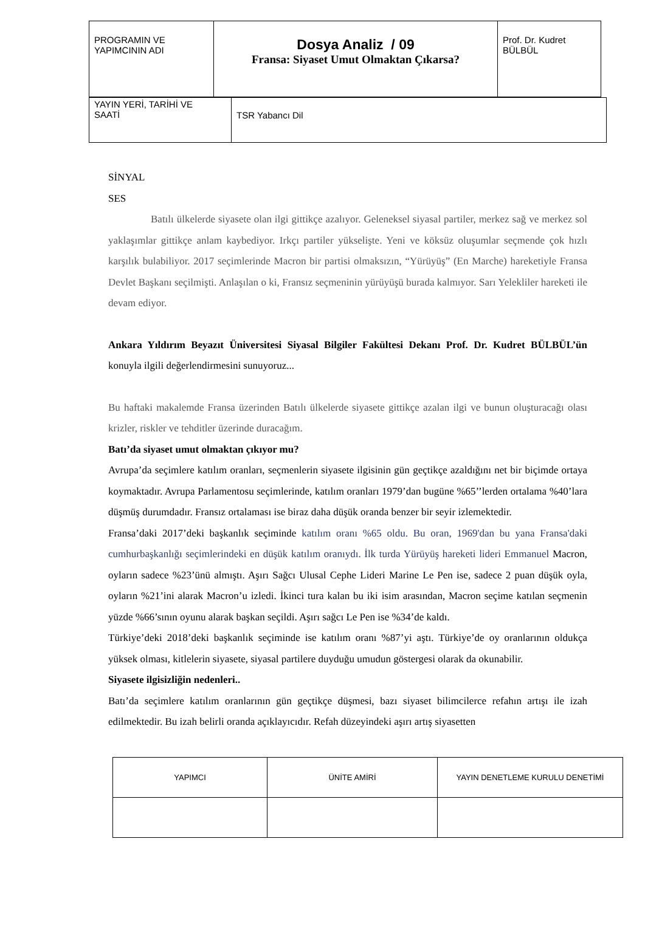| PROGRAMIN VE YAPIMCININ ADI | Dosya Analiz / 09 Fransa: Siyaset Umut Olmaktan Çıkarsa? | Prof. Dr. Kudret BÜLBÜL |
| YAYIN YERİ, TARİHİ VE SAATİ | TSR Yabancı Dil |
SİNYAL
SES
Batılı ülkelerde siyasete olan ilgi gittikçe azalıyor. Geleneksel siyasal partiler, merkez sağ ve merkez sol yaklaşımlar gittikçe anlam kaybediyor. Irkçı partiler yükselişte. Yeni ve köksüz oluşumlar seçmende çok hızlı karşılık bulabiliyor. 2017 seçimlerinde Macron bir partisi olmaksızın, “Yürüyüş” (En Marche) hareketiyle Fransa Devlet Başkanı seçilmişti. Anlaşılan o ki, Fransız seçmeninin yürüyüşü burada kalmıyor. Sarı Yelekliler hareketi ile devam ediyor.
Ankara Yıldırım Beyazıt Üniversitesi Siyasal Bilgiler Fakültesi Dekanı Prof. Dr. Kudret BÜLBÜL’ün konuyla ilgili değerlendirmesini sunuyoruz...
Bu haftaki makalemde Fransa üzerinden Batılı ülkelerde siyasete gittikçe azalan ilgi ve bunun oluşturacağı olası krizler, riskler ve tehditler üzerinde duracağım.
Batı’da siyaset umut olmaktan çıkıyor mu?
Avrupa’da seçimlere katılım oranları, seçmenlerin siyasete ilgisinin gün geçtikçe azaldığını net bir biçimde ortaya koymaktadır. Avrupa Parlamentosu seçimlerinde, katılım oranları 1979’dan bugüne %65’’lerden ortalama %40’lara düşmüş durumdadır. Fransız ortalaması ise biraz daha düşük oranda benzer bir seyir izlemektedir.
Fransa’daki 2017’deki başkanlık seçiminde katılım oranı %65 oldu. Bu oran, 1969'dan bu yana Fransa'daki cumhurbaşkanlığı seçimlerindeki en düşük katılım oranıydı. İlk turda Yürüyüş hareketi lideri Emmanuel Macron, oyların sadece %23’ünü almıştı. Aşırı Sağcı Ulusal Cephe Lideri Marine Le Pen ise, sadece 2 puan düşük oyla, oyların %21’ini alarak Macron’u izledi. İkinci tura kalan bu iki isim arasından, Macron seçime katılan seçmenin yüzde %66’sının oyunu alarak başkan seçildi. Aşırı sağcı Le Pen ise %34’de kaldı.
Türkiye’deki 2018’deki başkanlık seçiminde ise katılım oranı %87’yi aştı. Türkiye’de oy oranlarının oldukça yüksek olması, kitlelerin siyasete, siyasal partilere duyduğu umudun göstergesi olarak da okunabilir.
Siyasete ilgisizliğin nedenleri..
Batı’da seçimlere katılım oranlarının gün geçtikçe düşmesi, bazı siyaset bilimcilerce refahın artışı ile izah edilmektedir. Bu izah belirli oranda açıklayıcıdır. Refah düzeyindeki aşırı artış siyasetten
| YAPIMCI | ÜNİTE AMİRİ | YAYIN DENETLEME KURULU DENETİMİ |